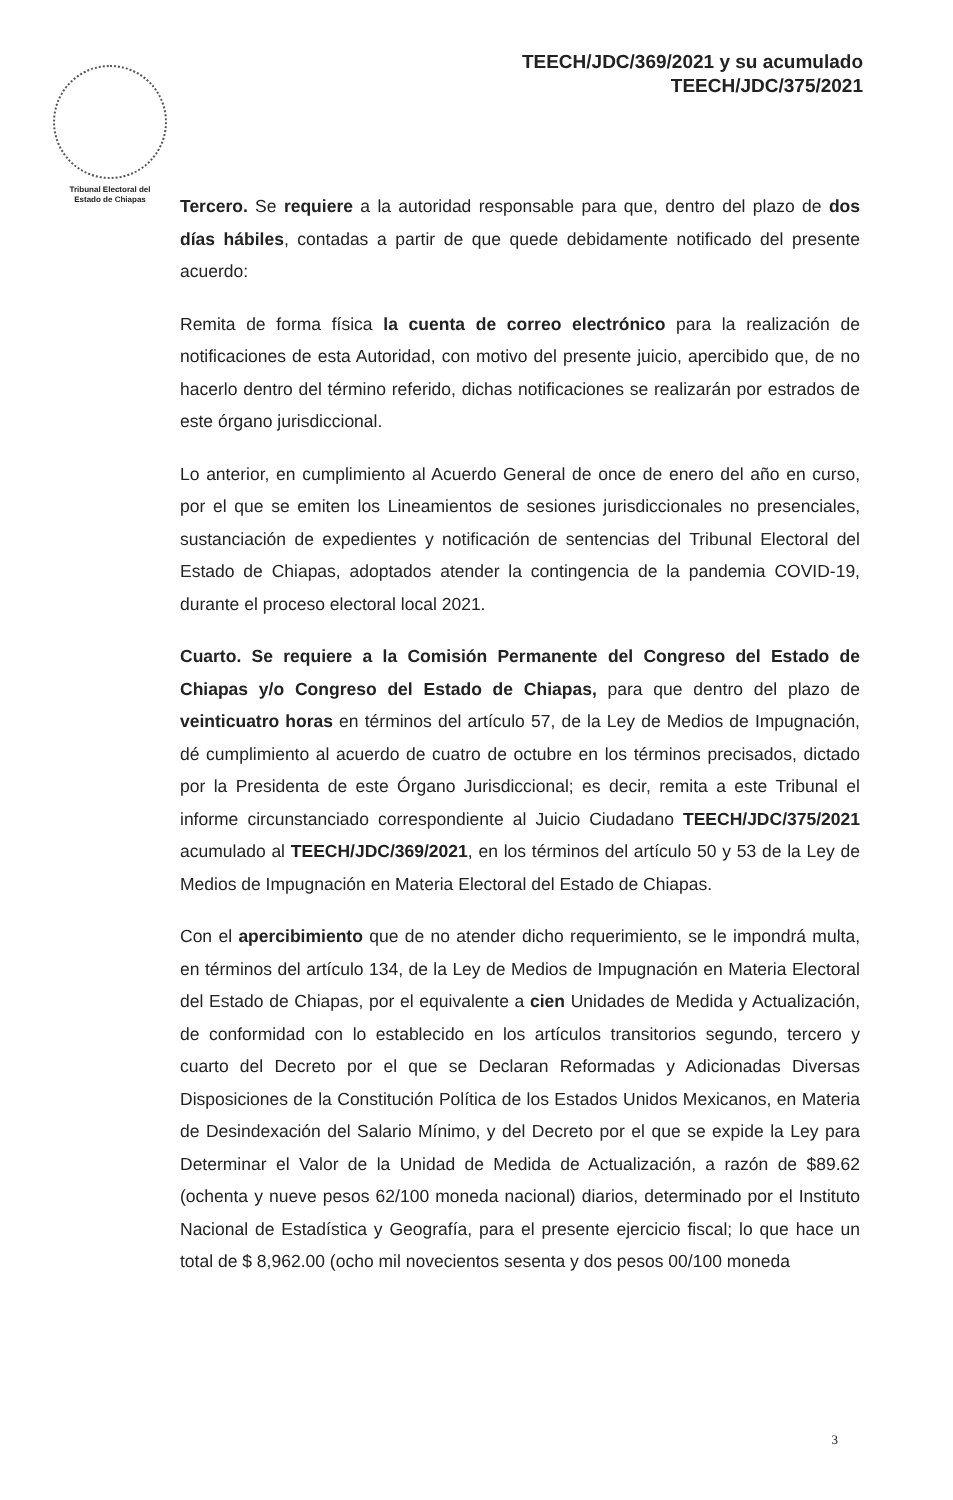TEECH/JDC/369/2021 y su acumulado
TEECH/JDC/375/2021
Tribunal Electoral del
Estado de Chiapas
Tercero. Se requiere a la autoridad responsable para que, dentro del plazo de dos días hábiles, contadas a partir de que quede debidamente notificado del presente acuerdo:
Remita de forma física la cuenta de correo electrónico para la realización de notificaciones de esta Autoridad, con motivo del presente juicio, apercibido que, de no hacerlo dentro del término referido, dichas notificaciones se realizarán por estrados de este órgano jurisdiccional.
Lo anterior, en cumplimiento al Acuerdo General de once de enero del año en curso, por el que se emiten los Lineamientos de sesiones jurisdiccionales no presenciales, sustanciación de expedientes y notificación de sentencias del Tribunal Electoral del Estado de Chiapas, adoptados atender la contingencia de la pandemia COVID-19, durante el proceso electoral local 2021.
Cuarto. Se requiere a la Comisión Permanente del Congreso del Estado de Chiapas y/o Congreso del Estado de Chiapas, para que dentro del plazo de veinticuatro horas en términos del artículo 57, de la Ley de Medios de Impugnación, dé cumplimiento al acuerdo de cuatro de octubre en los términos precisados, dictado por la Presidenta de este Órgano Jurisdiccional; es decir, remita a este Tribunal el informe circunstanciado correspondiente al Juicio Ciudadano TEECH/JDC/375/2021 acumulado al TEECH/JDC/369/2021, en los términos del artículo 50 y 53 de la Ley de Medios de Impugnación en Materia Electoral del Estado de Chiapas.
Con el apercibimiento que de no atender dicho requerimiento, se le impondrá multa, en términos del artículo 134, de la Ley de Medios de Impugnación en Materia Electoral del Estado de Chiapas, por el equivalente a cien Unidades de Medida y Actualización, de conformidad con lo establecido en los artículos transitorios segundo, tercero y cuarto del Decreto por el que se Declaran Reformadas y Adicionadas Diversas Disposiciones de la Constitución Política de los Estados Unidos Mexicanos, en Materia de Desindexación del Salario Mínimo, y del Decreto por el que se expide la Ley para Determinar el Valor de la Unidad de Medida de Actualización, a razón de $89.62 (ochenta y nueve pesos 62/100 moneda nacional) diarios, determinado por el Instituto Nacional de Estadística y Geografía, para el presente ejercicio fiscal; lo que hace un total de $ 8,962.00 (ocho mil novecientos sesenta y dos pesos 00/100 moneda
3